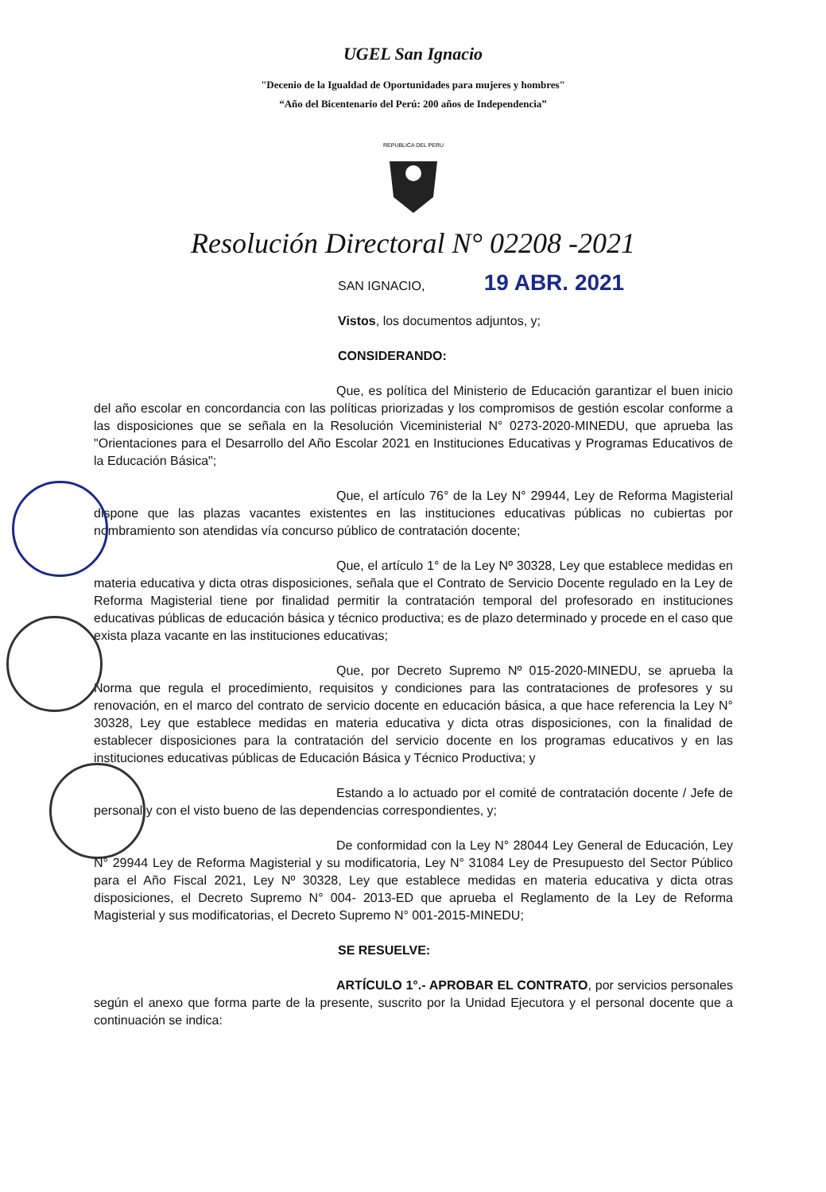UGEL San Ignacio
"Decenio de la Igualdad de Oportunidades para mujeres y hombres"
“Año del Bicentenario del Perú: 200 años de Independencia”
REPUBLICA DEL PERU
Resolución Directoral N° 02208 -2021
SAN IGNACIO, 19 ABR. 2021
Vistos, los documentos adjuntos, y;
CONSIDERANDO:
Que, es política del Ministerio de Educación garantizar el buen inicio del año escolar en concordancia con las políticas priorizadas y los compromisos de gestión escolar conforme a las disposiciones que se señala en la Resolución Viceministerial N° 0273-2020-MINEDU, que aprueba las "Orientaciones para el Desarrollo del Año Escolar 2021 en Instituciones Educativas y Programas Educativos de la Educación Básica";
Que, el artículo 76° de la Ley N° 29944, Ley de Reforma Magisterial dispone que las plazas vacantes existentes en las instituciones educativas públicas no cubiertas por nombramiento son atendidas vía concurso público de contratación docente;
Que, el artículo 1° de la Ley Nº 30328, Ley que establece medidas en materia educativa y dicta otras disposiciones, señala que el Contrato de Servicio Docente regulado en la Ley de Reforma Magisterial tiene por finalidad permitir la contratación temporal del profesorado en instituciones educativas públicas de educación básica y técnico productiva; es de plazo determinado y procede en el caso que exista plaza vacante en las instituciones educativas;
Que, por Decreto Supremo Nº 015-2020-MINEDU, se aprueba la Norma que regula el procedimiento, requisitos y condiciones para las contrataciones de profesores y su renovación, en el marco del contrato de servicio docente en educación básica, a que hace referencia la Ley N° 30328, Ley que establece medidas en materia educativa y dicta otras disposiciones, con la finalidad de establecer disposiciones para la contratación del servicio docente en los programas educativos y en las instituciones educativas públicas de Educación Básica y Técnico Productiva; y
Estando a lo actuado por el comité de contratación docente / Jefe de personal y con el visto bueno de las dependencias correspondientes, y;
De conformidad con la Ley N° 28044 Ley General de Educación, Ley N° 29944 Ley de Reforma Magisterial y su modificatoria, Ley N° 31084 Ley de Presupuesto del Sector Público para el Año Fiscal 2021, Ley Nº 30328, Ley que establece medidas en materia educativa y dicta otras disposiciones, el Decreto Supremo N° 004- 2013-ED que aprueba el Reglamento de la Ley de Reforma Magisterial y sus modificatorias, el Decreto Supremo N° 001-2015-MINEDU;
SE RESUELVE:
ARTÍCULO 1°.- APROBAR EL CONTRATO, por servicios personales según el anexo que forma parte de la presente, suscrito por la Unidad Ejecutora y el personal docente que a continuación se indica: